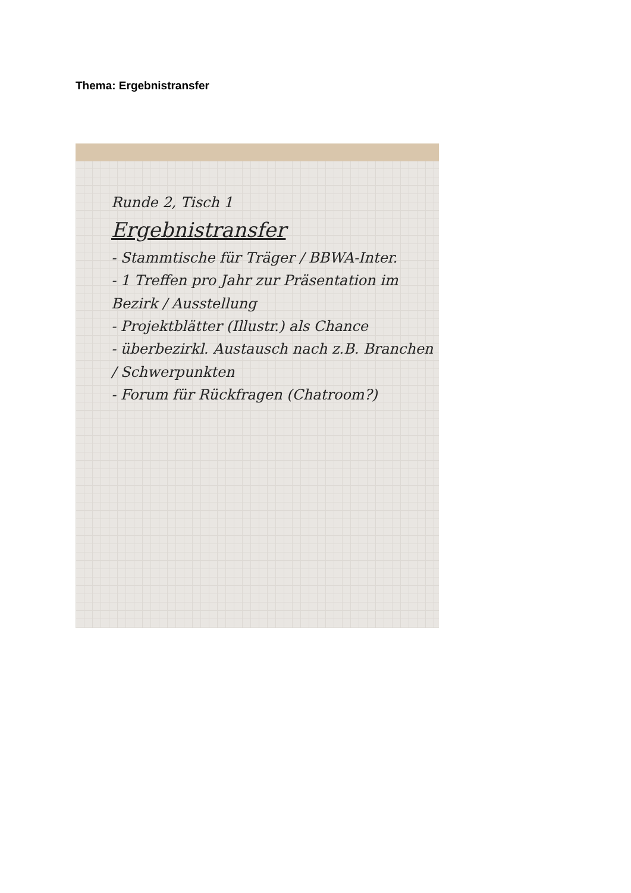Thema: Ergebnistransfer
Runde 2, Tisch 1
Ergebnistransfer
- Stammtische für Träger / BBWA-Inter.
- 1 Treffen pro Jahr zur Präsentation im Bezirk / Ausstellung
- Projektblätter (Illustr.) als Chance
- überbezirkl. Austausch nach z.B. Branchen / Schwerpunkten
- Forum für Rückfragen (Chatroom?)